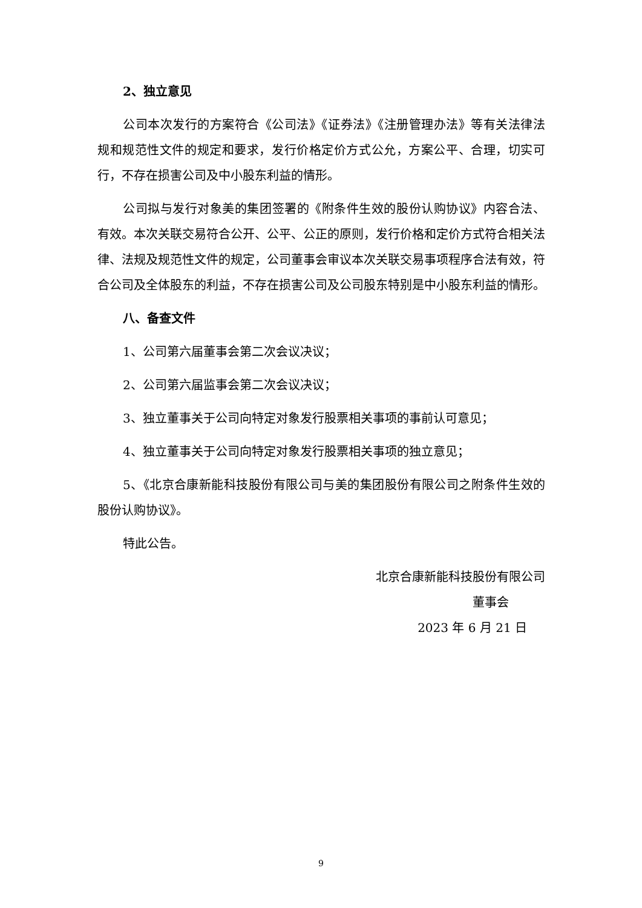2、独立意见
公司本次发行的方案符合《公司法》《证券法》《注册管理办法》等有关法律法规和规范性文件的规定和要求，发行价格定价方式公允，方案公平、合理，切实可行，不存在损害公司及中小股东利益的情形。
公司拟与发行对象美的集团签署的《附条件生效的股份认购协议》内容合法、有效。本次关联交易符合公开、公平、公正的原则，发行价格和定价方式符合相关法律、法规及规范性文件的规定，公司董事会审议本次关联交易事项程序合法有效，符合公司及全体股东的利益，不存在损害公司及公司股东特别是中小股东利益的情形。
八、备查文件
1、公司第六届董事会第二次会议决议；
2、公司第六届监事会第二次会议决议；
3、独立董事关于公司向特定对象发行股票相关事项的事前认可意见；
4、独立董事关于公司向特定对象发行股票相关事项的独立意见；
5、《北京合康新能科技股份有限公司与美的集团股份有限公司之附条件生效的股份认购协议》。
特此公告。
北京合康新能科技股份有限公司
董事会
2023 年 6 月 21 日
9